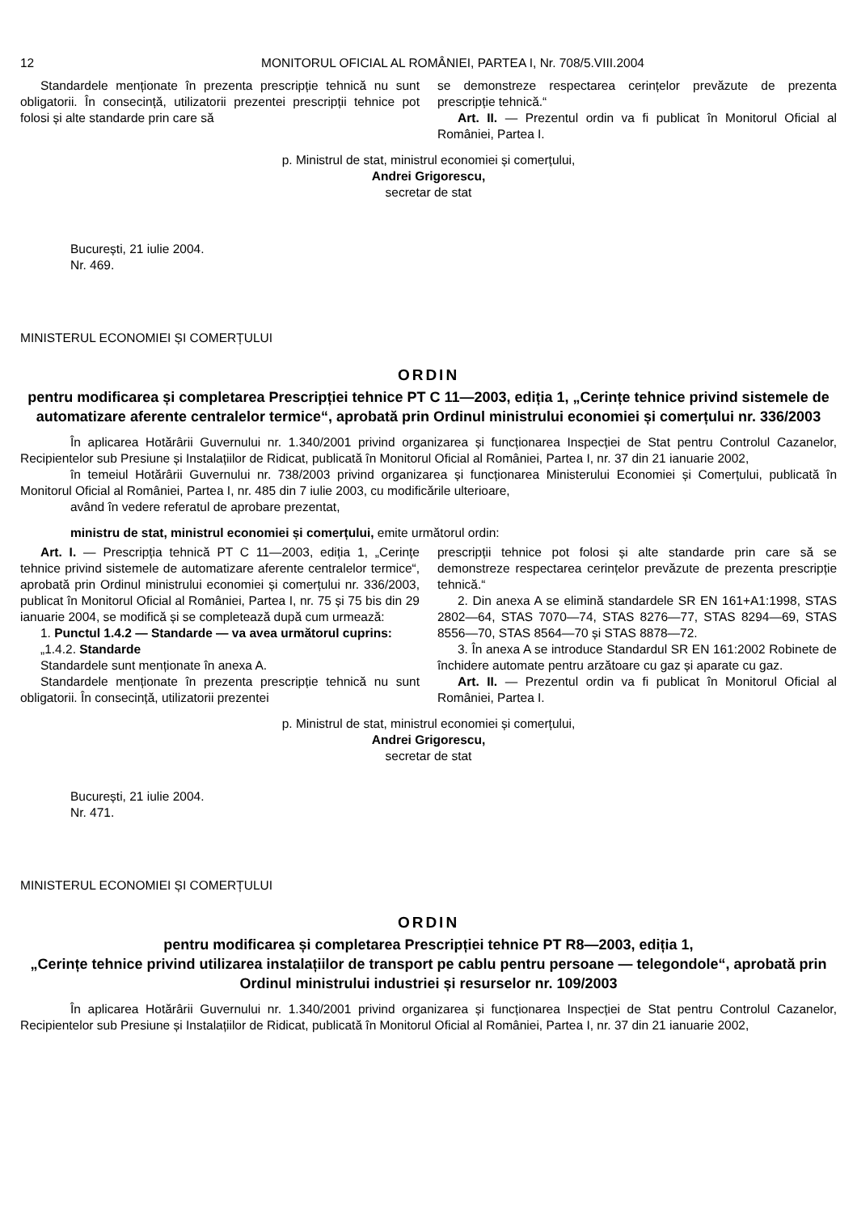12 MONITORUL OFICIAL AL ROMÂNIEI, PARTEA I, Nr. 708/5.VIII.2004
Standardele menționate în prezenta prescripție tehnică nu sunt obligatorii. În consecință, utilizatorii prezentei prescripții tehnice pot folosi și alte standarde prin care să
se demonstreze respectarea cerințelor prevăzute de prezenta prescripție tehnică.“
Art. II. — Prezentul ordin va fi publicat în Monitorul Oficial al României, Partea I.
p. Ministrul de stat, ministrul economiei și comerțului,
Andrei Grigorescu,
secretar de stat
București, 21 iulie 2004.
Nr. 469.
MINISTERUL ECONOMIEI ȘI COMERȚULUI
ORDIN
pentru modificarea și completarea Prescripției tehnice PT C 11—2003, ediția 1, „Cerințe tehnice privind sistemele de automatizare aferente centralelor termice“, aprobată prin Ordinul ministrului economiei și comerțului nr. 336/2003
În aplicarea Hotărârii Guvernului nr. 1.340/2001 privind organizarea și funcționarea Inspecției de Stat pentru Controlul Cazanelor, Recipientelor sub Presiune și Instalațiilor de Ridicat, publicată în Monitorul Oficial al României, Partea I, nr. 37 din 21 ianuarie 2002,
în temeiul Hotărârii Guvernului nr. 738/2003 privind organizarea și funcționarea Ministerului Economiei și Comerțului, publicată în Monitorul Oficial al României, Partea I, nr. 485 din 7 iulie 2003, cu modificările ulterioare,
având în vedere referatul de aprobare prezentat,
ministru de stat, ministrul economiei și comerțului, emite următorul ordin:
Art. I. — Prescripția tehnică PT C 11—2003, ediția 1, „Cerințe tehnice privind sistemele de automatizare aferente centralelor termice“, aprobată prin Ordinul ministrului economiei și comerțului nr. 336/2003, publicat în Monitorul Oficial al României, Partea I, nr. 75 și 75 bis din 29 ianuarie 2004, se modifică și se completează după cum urmează:
1. Punctul 1.4.2 — Standarde — va avea următorul cuprins:
„1.4.2. Standarde
Standardele sunt menționate în anexa A.
Standardele menționate în prezenta prescripție tehnică nu sunt obligatorii. În consecință, utilizatorii prezentei
prescripții tehnice pot folosi și alte standarde prin care să se demonstreze respectarea cerințelor prevăzute de prezenta prescripție tehnică.“
2. Din anexa A se elimină standardele SR EN 161+A1:1998, STAS 2802—64, STAS 7070—74, STAS 8276—77, STAS 8294—69, STAS 8556—70, STAS 8564—70 și STAS 8878—72.
3. În anexa A se introduce Standardul SR EN 161:2002 Robinete de închidere automate pentru arzătoare cu gaz și aparate cu gaz.
Art. II. — Prezentul ordin va fi publicat în Monitorul Oficial al României, Partea I.
p. Ministrul de stat, ministrul economiei și comerțului,
Andrei Grigorescu,
secretar de stat
București, 21 iulie 2004.
Nr. 471.
MINISTERUL ECONOMIEI ȘI COMERȚULUI
ORDIN
pentru modificarea și completarea Prescripției tehnice PT R8—2003, ediția 1,
„Cerințe tehnice privind utilizarea instalațiilor de transport pe cablu pentru persoane — telegondole“, aprobată prin Ordinul ministrului industriei și resurselor nr. 109/2003
În aplicarea Hotărârii Guvernului nr. 1.340/2001 privind organizarea și funcționarea Inspecției de Stat pentru Controlul Cazanelor, Recipientelor sub Presiune și Instalațiilor de Ridicat, publicată în Monitorul Oficial al României, Partea I, nr. 37 din 21 ianuarie 2002,